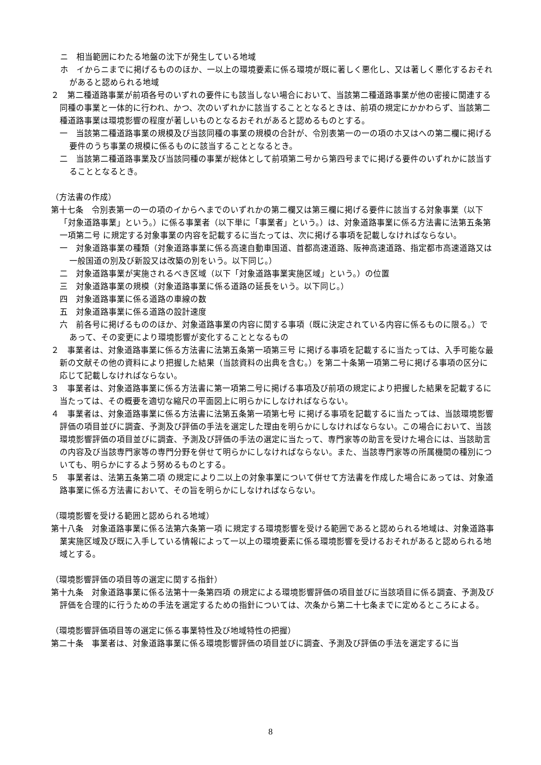ニ　相当範囲にわたる地盤の沈下が発生している地域
ホ　イからニまでに掲げるもののほか、一以上の環境要素に係る環境が既に著しく悪化し、又は著しく悪化するおそれがあると認められる地域
２　第二種道路事業が前項各号のいずれの要件にも該当しない場合において、当該第二種道路事業が他の密接に関連する同種の事業と一体的に行われ、かつ、次のいずれかに該当することとなるときは、前項の規定にかかわらず、当該第二種道路事業は環境影響の程度が著しいものとなるおそれがあると認めるものとする。
一　当該第二種道路事業の規模及び当該同種の事業の規模の合計が、令別表第一の一の項のホ又はへの第二欄に掲げる要件のうち事業の規模に係るものに該当することとなるとき。
二　当該第二種道路事業及び当該同種の事業が総体として前項第二号から第四号までに掲げる要件のいずれかに該当することとなるとき。
（方法書の作成）
第十七条　令別表第一の一の項のイからへまでのいずれかの第二欄又は第三欄に掲げる要件に該当する対象事業（以下「対象道路事業」という。）に係る事業者（以下単に「事業者」という。）は、対象道路事業に係る方法書に法第五条第一項第二号 に規定する対象事業の内容を記載するに当たっては、次に掲げる事項を記載しなければならない。
一　対象道路事業の種類（対象道路事業に係る高速自動車国道、首都高速道路、阪神高速道路、指定都市高速道路又は一般国道の別及び新設又は改築の別をいう。以下同じ。）
二　対象道路事業が実施されるべき区域（以下「対象道路事業実施区域」という。）の位置
三　対象道路事業の規模（対象道路事業に係る道路の延長をいう。以下同じ。）
四　対象道路事業に係る道路の車線の数
五　対象道路事業に係る道路の設計速度
六　前各号に掲げるもののほか、対象道路事業の内容に関する事項（既に決定されている内容に係るものに限る。）であって、その変更により環境影響が変化することとなるもの
２　事業者は、対象道路事業に係る方法書に法第五条第一項第三号 に掲げる事項を記載するに当たっては、入手可能な最新の文献その他の資料により把握した結果（当該資料の出典を含む。）を第二十条第一項第二号に掲げる事項の区分に応じて記載しなければならない。
３　事業者は、対象道路事業に係る方法書に第一項第二号に掲げる事項及び前項の規定により把握した結果を記載するに当たっては、その概要を適切な縮尺の平面図上に明らかにしなければならない。
４　事業者は、対象道路事業に係る方法書に法第五条第一項第七号 に掲げる事項を記載するに当たっては、当該環境影響評価の項目並びに調査、予測及び評価の手法を選定した理由を明らかにしなければならない。この場合において、当該環境影響評価の項目並びに調査、予測及び評価の手法の選定に当たって、専門家等の助言を受けた場合には、当該助言の内容及び当該専門家等の専門分野を併せて明らかにしなければならない。また、当該専門家等の所属機関の種別についても、明らかにするよう努めるものとする。
５　事業者は、法第五条第二項 の規定により二以上の対象事業について併せて方法書を作成した場合にあっては、対象道路事業に係る方法書において、その旨を明らかにしなければならない。
（環境影響を受ける範囲と認められる地域）
第十八条　対象道路事業に係る法第六条第一項 に規定する環境影響を受ける範囲であると認められる地域は、対象道路事業実施区域及び既に入手している情報によって一以上の環境要素に係る環境影響を受けるおそれがあると認められる地域とする。
（環境影響評価の項目等の選定に関する指針）
第十九条　対象道路事業に係る法第十一条第四項 の規定による環境影響評価の項目並びに当該項目に係る調査、予測及び評価を合理的に行うための手法を選定するための指針については、次条から第二十七条までに定めるところによる。
（環境影響評価項目等の選定に係る事業特性及び地域特性の把握）
第二十条　事業者は、対象道路事業に係る環境影響評価の項目並びに調査、予測及び評価の手法を選定するに当
8